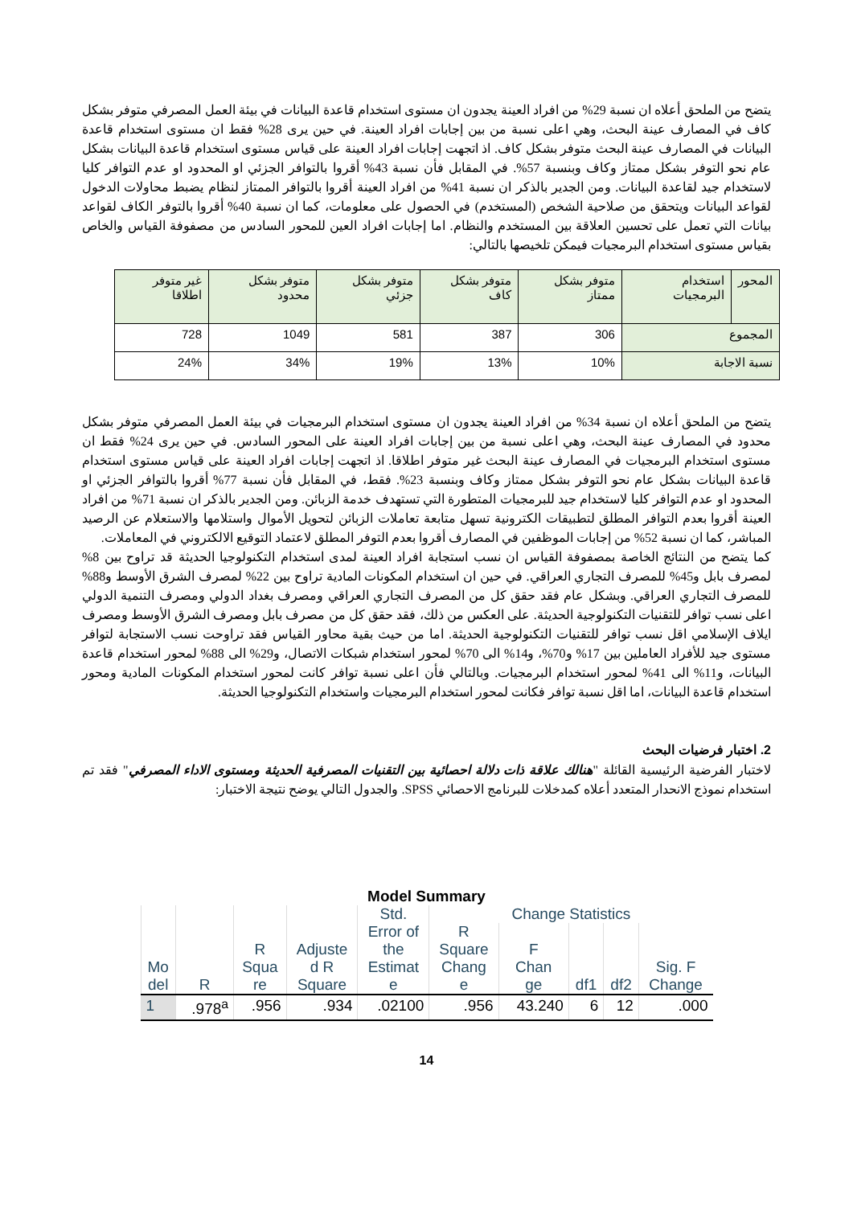يتضح من الملحق أعلاه ان نسبة 29% من افراد العينة يجدون ان مستوى استخدام قاعدة البيانات في بيئة العمل المصرفي متوفر بشكل كاف في المصارف عينة البحث، وهي اعلى نسبة من بين إجابات افراد العينة. في حين يرى 28% فقط ان مستوى استخدام قاعدة البيانات في المصارف عينة البحث متوفر بشكل كاف. اذ اتجهت إجابات افراد العينة على قياس مستوى استخدام قاعدة البيانات بشكل عام نحو التوفر بشكل ممتاز وكاف وبنسبة 57%. في المقابل فأن نسبة 43% أقروا بالتوافر الجزئي او المحدود او عدم التوافر كليا لاستخدام جيد لقاعدة البيانات. ومن الجدير بالذكر ان نسبة 41% من افراد العينة أقروا بالتوافر الممتاز لنظام يضبط محاولات الدخول لقواعد البيانات ويتحقق من صلاحية الشخص (المستخدم) في الحصول على معلومات، كما ان نسبة 40% أقروا بالتوفر الكاف لقواعد بيانات التي تعمل على تحسين العلاقة بين المستخدم والنظام. اما إجابات افراد العين للمحور السادس من مصفوفة القياس والخاص بقياس مستوى استخدام البرمجيات فيمكن تلخيصها بالتالي:
| المحور | استخدام البرمجيات | متوفر بشكل ممتاز | متوفر بشكل كاف | متوفر بشكل جزئي | متوفر بشكل محدود | غير متوفر اطلاقا |
| المجموع | | 306 | 387 | 581 | 1049 | 728 |
| نسبة الاجابة | | 10% | 13% | 19% | 34% | 24% |
يتضح من الملحق أعلاه ان نسبة 34% من افراد العينة يجدون ان مستوى استخدام البرمجيات في بيئة العمل المصرفي متوفر بشكل محدود في المصارف عينة البحث، وهي اعلى نسبة من بين إجابات افراد العينة على المحور السادس. في حين يرى 24% فقط ان مستوى استخدام البرمجيات في المصارف عينة البحث غير متوفر اطلاقا. اذ اتجهت إجابات افراد العينة على قياس مستوى استخدام قاعدة البيانات بشكل عام نحو التوفر بشكل ممتاز وكاف وبنسبة 23%. فقط، في المقابل فأن نسبة 77% أقروا بالتوافر الجزئي او المحدود او عدم التوافر كليا لاستخدام جيد للبرمجيات المتطورة التي تستهدف خدمة الزبائن. ومن الجدير بالذكر ان نسبة 71% من افراد العينة أقروا بعدم التوافر المطلق لتطبيقات الكترونية تسهل متابعة تعاملات الزبائن لتحويل الأموال واستلامها والاستعلام عن الرصيد المباشر، كما ان نسبة 52% من إجابات الموظفين في المصارف أقروا بعدم التوفر المطلق لاعتماد التوقيع الالكتروني في المعاملات.
كما يتضح من النتائج الخاصة بمصفوفة القياس ان نسب استجابة افراد العينة لمدى استخدام التكنولوجيا الحديثة قد تراوح بين 8% لمصرف بابل و45% للمصرف التجاري العراقي. في حين ان استخدام المكونات المادية تراوح بين 22% لمصرف الشرق الأوسط و88% للمصرف التجاري العراقي. وبشكل عام فقد حقق كل من المصرف التجاري العراقي ومصرف بغداد الدولي ومصرف التنمية الدولي اعلى نسب توافر للتقنيات التكنولوجية الحديثة. على العكس من ذلك، فقد حقق كل من مصرف بابل ومصرف الشرق الأوسط ومصرف ايلاف الإسلامي اقل نسب توافر للتقنيات التكنولوجية الحديثة. اما من حيث بقية محاور القياس فقد تراوحت نسب الاستجابة لتوافر مستوى جيد للأفراد العاملين بين 17% و70%، و14% الى 70% لمحور استخدام شبكات الاتصال، و29% الى 88% لمحور استخدام قاعدة البيانات، و11% الى 41% لمحور استخدام البرمجيات. وبالتالي فأن اعلى نسبة توافر كانت لمحور استخدام المكونات المادية ومحور استخدام قاعدة البيانات، اما اقل نسبة توافر فكانت لمحور استخدام البرمجيات واستخدام التكنولوجيا الحديثة.
2. اختبار فرضيات البحث
لاختبار الفرضية الرئيسية القائلة "هنالك علاقة ذات دلالة احصائية بين التقنيات المصرفية الحديثة ومستوى الاداء المصرفي" فقد تم استخدام نموذج الانحدار المتعدد أعلاه كمدخلات للبرنامج الاحصائي SPSS. والجدول التالي يوضح نتيجة الاختبار:
Model Summary
| Mo del | R | R Squa re | Adjuste d R Square | Std. Error of the Estimat e | Change Statistics | | | | |
| --- | --- | --- | --- | --- | --- | --- | --- | --- | --- |
| | | | | | R Square Chang e | F Chan ge | df1 | df2 | Sig. F Change |
| 1 | .978<sup>a</sup> | .956 | .934 | .02100 | .956 | 43.240 | 6 | 12 | .000 |
14